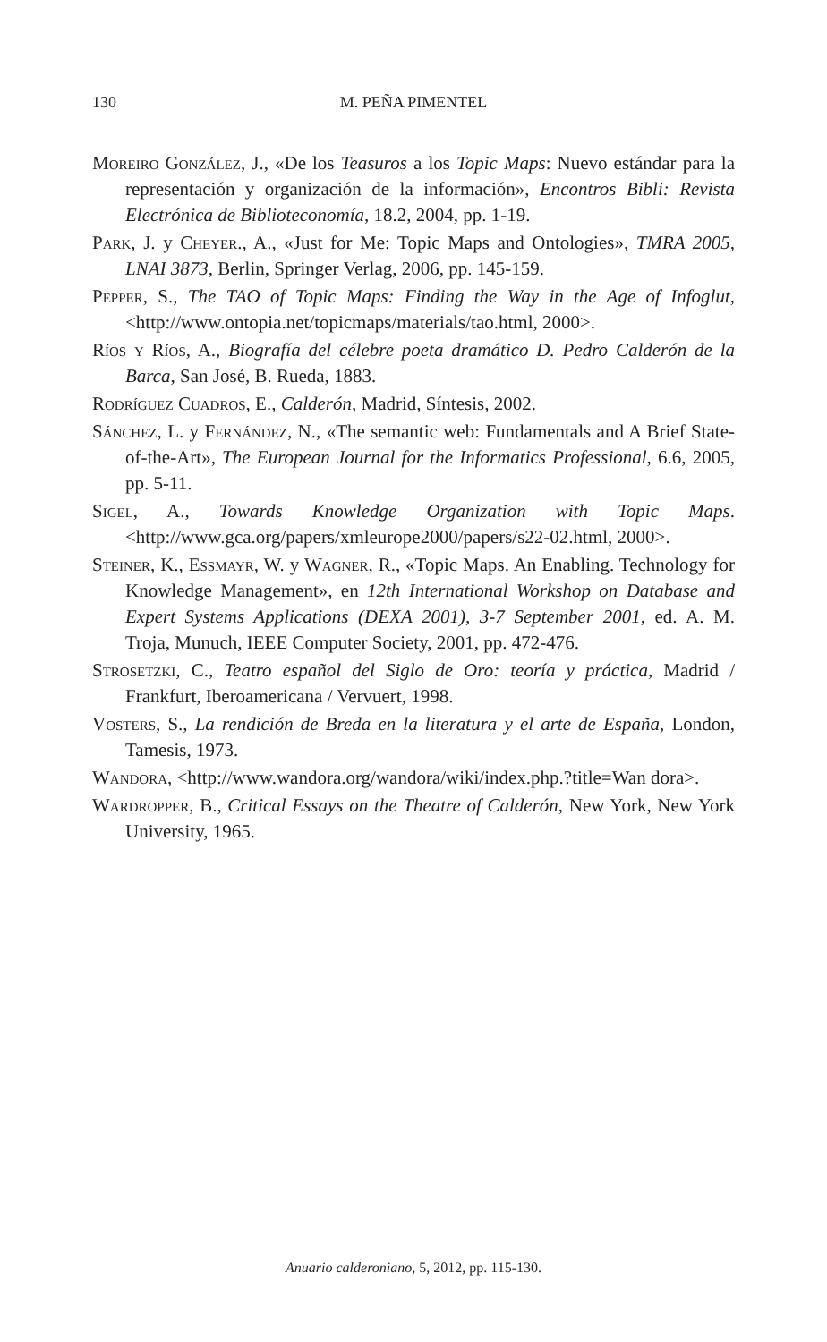130
M. PEÑA PIMENTEL
Moreiro González, J., «De los Teasuros a los Topic Maps: Nuevo estándar para la representación y organización de la información», Encontros Bibli: Revista Electrónica de Biblioteconomía, 18.2, 2004, pp. 1-19.
Park, J. y Cheyer., A., «Just for Me: Topic Maps and Ontologies», TMRA 2005, LNAI 3873, Berlin, Springer Verlag, 2006, pp. 145-159.
Pepper, S., The TAO of Topic Maps: Finding the Way in the Age of Infoglut, <http://www.ontopia.net/topicmaps/materials/tao.html, 2000>.
Ríos y Ríos, A., Biografía del célebre poeta dramático D. Pedro Calderón de la Barca, San José, B. Rueda, 1883.
Rodríguez Cuadros, E., Calderón, Madrid, Síntesis, 2002.
Sánchez, L. y Fernández, N., «The semantic web: Fundamentals and A Brief State-of-the-Art», The European Journal for the Informatics Professional, 6.6, 2005, pp. 5-11.
Sigel, A., Towards Knowledge Organization with Topic Maps. <http://www.gca.org/papers/xmleurope2000/papers/s22-02.html, 2000>.
Steiner, K., Eßmayr, W. y Wagner, R., «Topic Maps. An Enabling. Technology for Knowledge Management», en 12th International Workshop on Database and Expert Systems Applications (DEXA 2001), 3-7 September 2001, ed. A. M. Troja, Munuch, IEEE Computer Society, 2001, pp. 472-476.
Strosetzki, C., Teatro español del Siglo de Oro: teoría y práctica, Madrid / Frankfurt, Iberoamericana / Vervuert, 1998.
Vosters, S., La rendición de Breda en la literatura y el arte de España, London, Tamesis, 1973.
Wandora, <http://www.wandora.org/wandora/wiki/index.php.?title=Wan dora>.
Wardropper, B., Critical Essays on the Theatre of Calderón, New York, New York University, 1965.
Anuario calderoniano, 5, 2012, pp. 115-130.